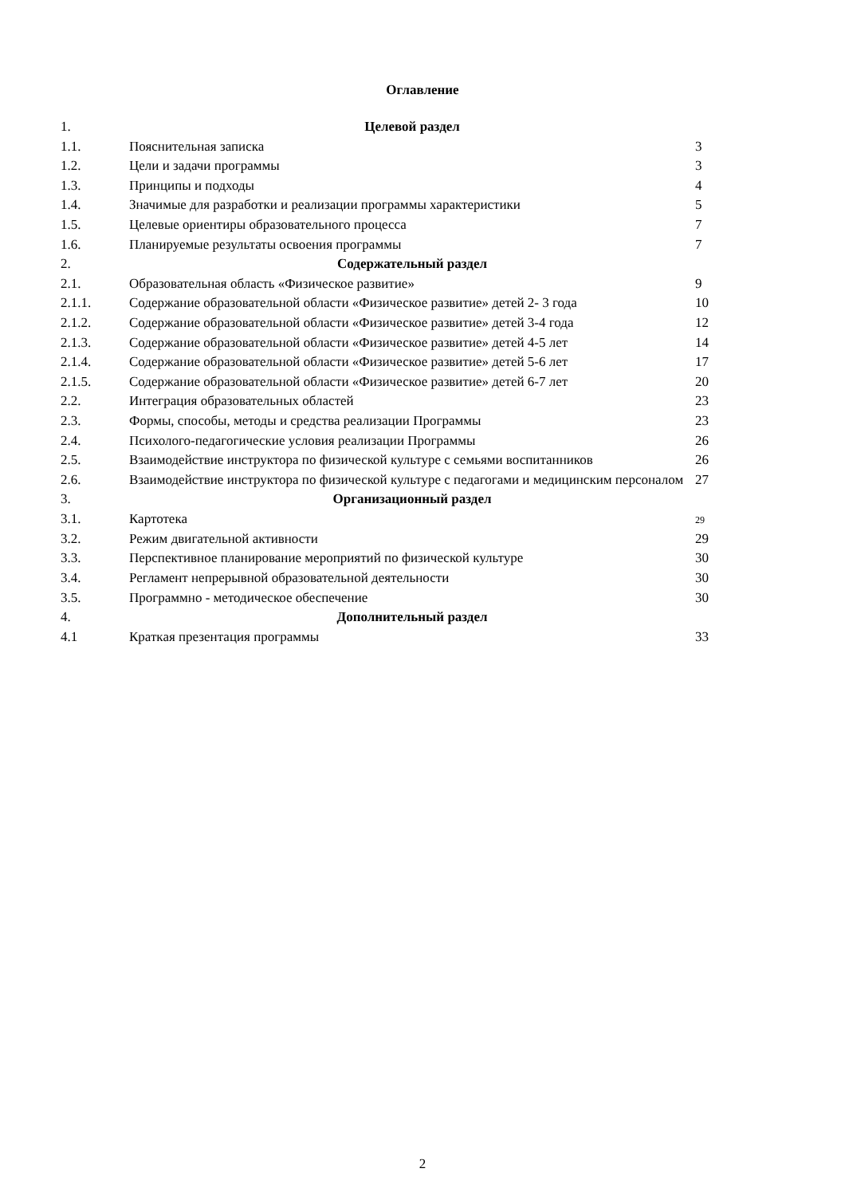Оглавление
| 1. | Целевой раздел | |
| 1.1. | Пояснительная записка | 3 |
| 1.2. | Цели и задачи программы | 3 |
| 1.3. | Принципы и подходы | 4 |
| 1.4. | Значимые для разработки и реализации программы характеристики | 5 |
| 1.5. | Целевые ориентиры образовательного процесса | 7 |
| 1.6. | Планируемые результаты освоения программы | 7 |
| 2. | Содержательный раздел | |
| 2.1. | Образовательная область «Физическое развитие» | 9 |
| 2.1.1. | Содержание образовательной области «Физическое развитие» детей 2- 3 года | 10 |
| 2.1.2. | Содержание образовательной области «Физическое развитие» детей 3-4 года | 12 |
| 2.1.3. | Содержание образовательной области «Физическое развитие» детей 4-5 лет | 14 |
| 2.1.4. | Содержание образовательной области «Физическое развитие» детей 5-6 лет | 17 |
| 2.1.5. | Содержание образовательной области «Физическое развитие» детей 6-7 лет | 20 |
| 2.2. | Интеграция образовательных областей | 23 |
| 2.3. | Формы, способы, методы и средства реализации Программы | 23 |
| 2.4. | Психолого-педагогические условия реализации Программы | 26 |
| 2.5. | Взаимодействие инструктора по физической культуре с семьями воспитанников | 26 |
| 2.6. | Взаимодействие инструктора по физической культуре с педагогами и медицинским персоналом | 27 |
| 3. | Организационный раздел | |
| 3.1. | Картотека | 29 |
| 3.2. | Режим двигательной активности | 29 |
| 3.3. | Перспективное планирование мероприятий по физической культуре | 30 |
| 3.4. | Регламент непрерывной образовательной деятельности | 30 |
| 3.5. | Программно - методическое обеспечение | 30 |
| 4. | Дополнительный раздел | |
| 4.1 | Краткая презентация программы | 33 |
2